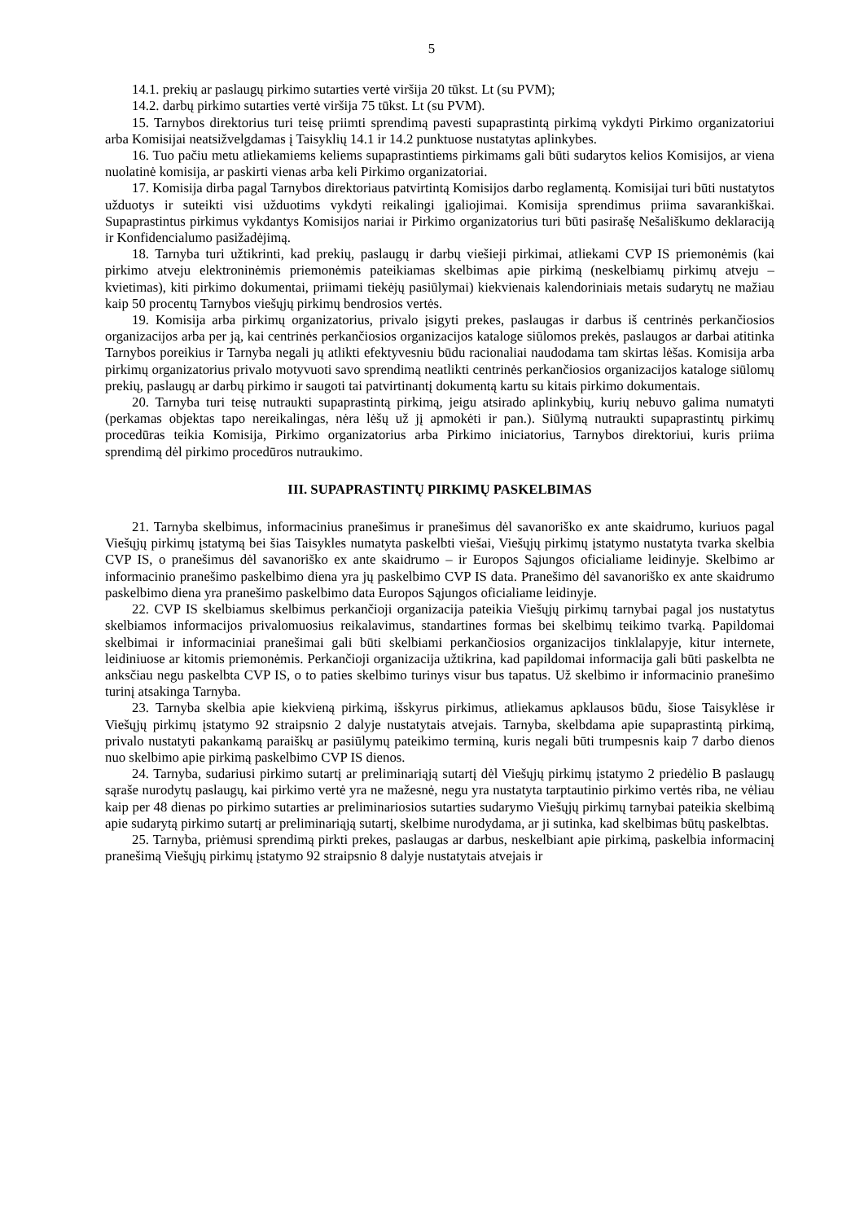5
14.1. prekių ar paslaugų pirkimo sutarties vertė viršija 20 tūkst. Lt (su PVM);
14.2. darbų pirkimo sutarties vertė viršija 75 tūkst. Lt (su PVM).
15. Tarnybos direktorius turi teisę priimti sprendimą pavesti supaprastintą pirkimą vykdyti Pirkimo organizatoriui arba Komisijai neatsižvelgdamas į Taisyklių 14.1 ir 14.2 punktuose nustatytas aplinkybes.
16. Tuo pačiu metu atliekamiems keliems supaprastintiems pirkimams gali būti sudarytos kelios Komisijos, ar viena nuolatinė komisija, ar paskirti vienas arba keli Pirkimo organizatoriai.
17. Komisija dirba pagal Tarnybos direktoriaus patvirtintą Komisijos darbo reglamentą. Komisijai turi būti nustatytos užduotys ir suteikti visi užduotims vykdyti reikalingi įgaliojimai. Komisija sprendimus priima savarankiškai. Supaprastintus pirkimus vykdantys Komisijos nariai ir Pirkimo organizatorius turi būti pasirašę Nešališkumo deklaraciją ir Konfidencialumo pasižadėjimą.
18. Tarnyba turi užtikrinti, kad prekių, paslaugų ir darbų viešieji pirkimai, atliekami CVP IS priemonėmis (kai pirkimo atveju elektroninėmis priemonėmis pateikiamas skelbimas apie pirkimą (neskelbiamų pirkimų atveju – kvietimas), kiti pirkimo dokumentai, priimami tiekėjų pasiūlymai) kiekvienais kalendoriniais metais sudarytų ne mažiau kaip 50 procentų Tarnybos viešųjų pirkimų bendrosios vertės.
19. Komisija arba pirkimų organizatorius, privalo įsigyti prekes, paslaugas ir darbus iš centrinės perkančiosios organizacijos arba per ją, kai centrinės perkančiosios organizacijos kataloge siūlomos prekės, paslaugos ar darbai atitinka Tarnybos poreikius ir Tarnyba negali jų atlikti efektyvesniu būdu racionaliai naudodama tam skirtas lėšas. Komisija arba pirkimų organizatorius privalo motyvuoti savo sprendimą neatlikti centrinės perkančiosios organizacijos kataloge siūlomų prekių, paslaugų ar darbų pirkimo ir saugoti tai patvirtinantį dokumentą kartu su kitais pirkimo dokumentais.
20. Tarnyba turi teisę nutraukti supaprastintą pirkimą, jeigu atsirado aplinkybių, kurių nebuvo galima numatyti (perkamas objektas tapo nereikalingas, nėra lėšų už jį apmokėti ir pan.). Siūlymą nutraukti supaprastintų pirkimų procedūras teikia Komisija, Pirkimo organizatorius arba Pirkimo iniciatorius, Tarnybos direktoriui, kuris priima sprendimą dėl pirkimo procedūros nutraukimo.
III. SUPAPRASTINTŲ PIRKIMŲ PASKELBIMAS
21. Tarnyba skelbimus, informacinius pranešimus ir pranešimus dėl savanoriško ex ante skaidrumo, kuriuos pagal Viešųjų pirkimų įstatymą bei šias Taisykles numatyta paskelbti viešai, Viešųjų pirkimų įstatymo nustatyta tvarka skelbia CVP IS, o pranešimus dėl savanoriško ex ante skaidrumo – ir Europos Sąjungos oficialiame leidinyje. Skelbimo ar informacinio pranešimo paskelbimo diena yra jų paskelbimo CVP IS data. Pranešimo dėl savanoriško ex ante skaidrumo paskelbimo diena yra pranešimo paskelbimo data Europos Sąjungos oficialiame leidinyje.
22. CVP IS skelbiamus skelbimus perkančioji organizacija pateikia Viešųjų pirkimų tarnybai pagal jos nustatytus skelbiamos informacijos privalomuosius reikalavimus, standartines formas bei skelbimų teikimo tvarką. Papildomai skelbimai ir informaciniai pranešimai gali būti skelbiami perkančiosios organizacijos tinklalapyje, kitur internete, leidiniuose ar kitomis priemonėmis. Perkančioji organizacija užtikrina, kad papildomai informacija gali būti paskelbta ne anksčiau negu paskelbta CVP IS, o to paties skelbimo turinys visur bus tapatus. Už skelbimo ir informacinio pranešimo turinį atsakinga Tarnyba.
23. Tarnyba skelbia apie kiekvieną pirkimą, išskyrus pirkimus, atliekamus apklausos būdu, šiose Taisyklėse ir Viešųjų pirkimų įstatymo 92 straipsnio 2 dalyje nustatytais atvejais. Tarnyba, skelbdama apie supaprastintą pirkimą, privalo nustatyti pakankamą paraiškų ar pasiūlymų pateikimo terminą, kuris negali būti trumpesnis kaip 7 darbo dienos nuo skelbimo apie pirkimą paskelbimo CVP IS dienos.
24. Tarnyba, sudariusi pirkimo sutartį ar preliminariąją sutartį dėl Viešųjų pirkimų įstatymo 2 priedėlio B paslaugų sąraše nurodytų paslaugų, kai pirkimo vertė yra ne mažesnė, negu yra nustatyta tarptautinio pirkimo vertės riba, ne vėliau kaip per 48 dienas po pirkimo sutarties ar preliminariosios sutarties sudarymo Viešųjų pirkimų tarnybai pateikia skelbimą apie sudarytą pirkimo sutartį ar preliminariąją sutartį, skelbime nurodydama, ar ji sutinka, kad skelbimas būtų paskelbtas.
25. Tarnyba, priėmusi sprendimą pirkti prekes, paslaugas ar darbus, neskelbiant apie pirkimą, paskelbia informacinį pranešimą Viešųjų pirkimų įstatymo 92 straipsnio 8 dalyje nustatytais atvejais ir